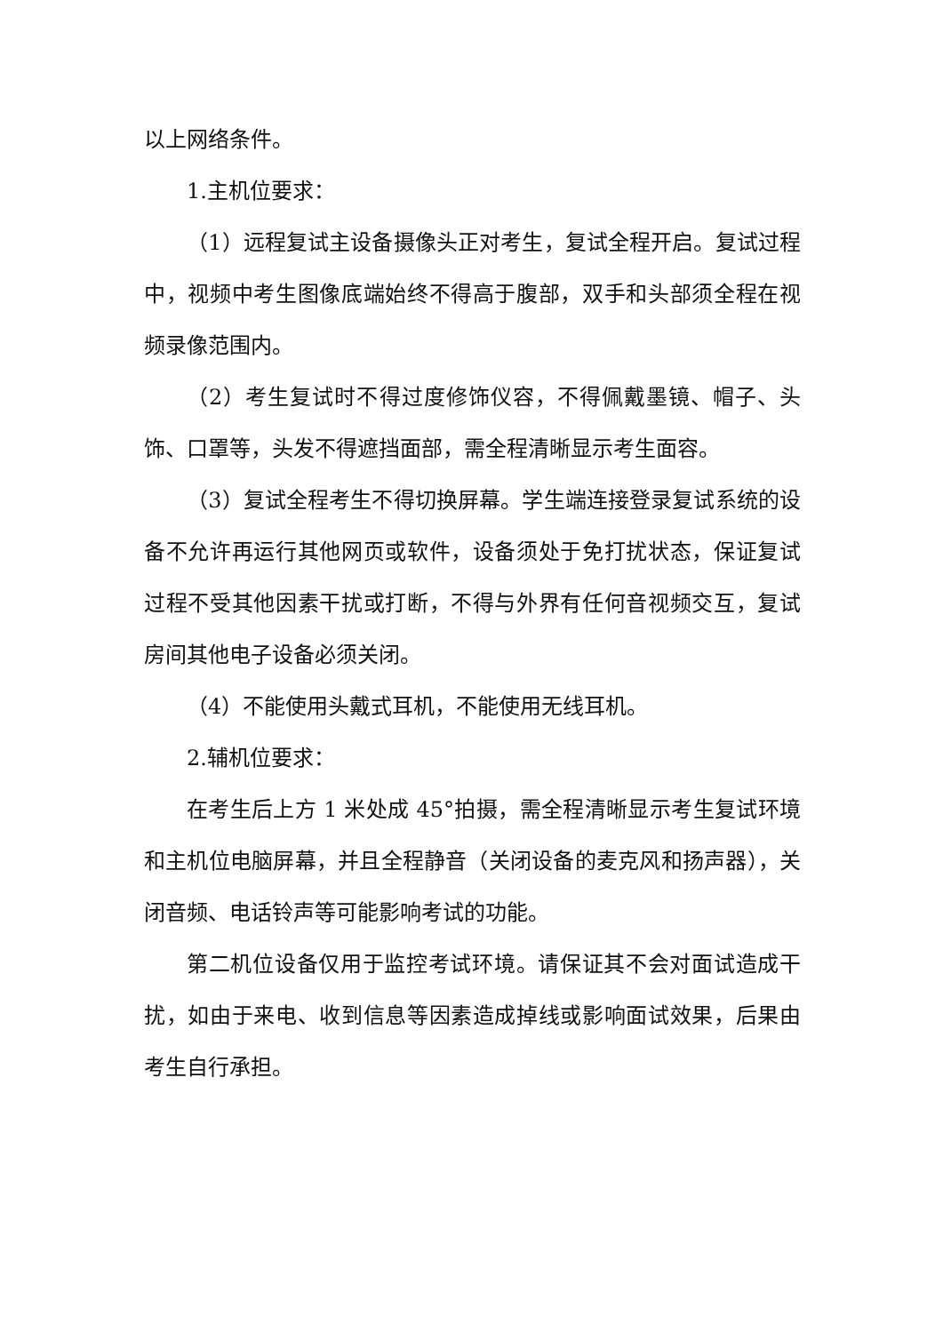以上网络条件。
1.主机位要求：
（1）远程复试主设备摄像头正对考生，复试全程开启。复试过程中，视频中考生图像底端始终不得高于腹部，双手和头部须全程在视频录像范围内。
（2）考生复试时不得过度修饰仪容，不得佩戴墨镜、帽子、头饰、口罩等，头发不得遮挡面部，需全程清晰显示考生面容。
（3）复试全程考生不得切换屏幕。学生端连接登录复试系统的设备不允许再运行其他网页或软件，设备须处于免打扰状态，保证复试过程不受其他因素干扰或打断，不得与外界有任何音视频交互，复试房间其他电子设备必须关闭。
（4）不能使用头戴式耳机，不能使用无线耳机。
2.辅机位要求：
在考生后上方 1 米处成 45°拍摄，需全程清晰显示考生复试环境和主机位电脑屏幕，并且全程静音（关闭设备的麦克风和扬声器），关闭音频、电话铃声等可能影响考试的功能。
第二机位设备仅用于监控考试环境。请保证其不会对面试造成干扰，如由于来电、收到信息等因素造成掉线或影响面试效果，后果由考生自行承担。